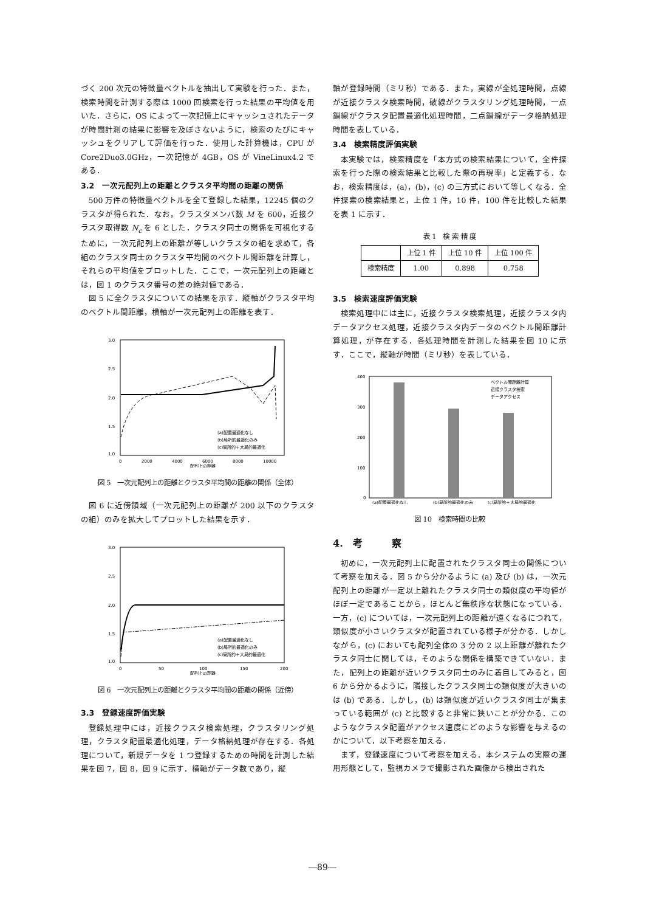づく 200 次元の特徴量ベクトルを抽出して実験を行った．また，検索時間を計測する際は 1000 回検索を行った結果の平均値を用いた．さらに，OS によって一次記憶上にキャッシュされたデータが時間計測の結果に影響を及ぼさないように，検索のたびにキャッシュをクリアして評価を行った．使用した計算機は，CPU が Core2Duo3.0GHz，一次記憶が 4GB，OS が VineLinux4.2 である．
3.2　一次元配列上の距離とクラスタ平均間の距離の関係
500 万件の特徴量ベクトルを全て登録した結果，12245 個のクラスタが得られた．なお，クラスタメンバ数 M を 600，近接クラスタ取得数 N<sub>c</sub> を 6 とした．クラスタ同士の関係を可視化するために，一次元配列上の距離が等しいクラスタの組を求めて，各組のクラスタ同士のクラスタ平均間のベクトル間距離を計算し，それらの平均値をプロットした．ここで，一次元配列上の距離とは，図 1 のクラスタ番号の差の絶対値である．
図 5 に全クラスタについての結果を示す．縦軸がクラスタ平均のベクトル間距離，横軸が一次元配列上の距離を表す．
3.0
2.5
2.0
1.5
1.0
0
2000
4000
6000
8000
10000
配列上の距離
(a)配置最適化なし
(b)局所的最適化のみ
(c)局所的＋大局的最適化
図 5　一次元配列上の距離とクラスタ平均間の距離の関係（全体）
図 6 に近傍領域（一次元配列上の距離が 200 以下のクラスタの組）のみを拡大してプロットした結果を示す．
3.0
2.5
2.0
1.5
1.0
0
50
100
150
200
配列上の距離
(a)配置最適化なし
(b)局所的最適化のみ
(c)局所的＋大局的最適化
図 6　一次元配列上の距離とクラスタ平均間の距離の関係（近傍）
3.3　登録速度評価実験
登録処理中には，近接クラスタ検索処理，クラスタリング処理，クラスタ配置最適化処理，データ格納処理が存在する．各処理について，新規データを 1 つ登録するための時間を計測した結果を図 7，図 8，図 9 に示す．横軸がデータ数であり，縦
軸が登録時間（ミリ秒）である．また，実線が全処理時間，点線が近接クラスタ検索時間，破線がクラスタリング処理時間，一点鎖線がクラスタ配置最適化処理時間，二点鎖線がデータ格納処理時間を表している．
3.4　検索精度評価実験
本実験では，検索精度を「本方式の検索結果について，全件探索を行った際の検索結果と比較した際の再現率」と定義する．なお，検索精度は，(a)，(b)，(c) の三方式において等しくなる．全件探索の検索結果と，上位 1 件，10 件，100 件を比較した結果を表 1 に示す．
表 1　検 索 精 度
| | 上位 1 件 | 上位 10 件 | 上位 100 件 |
| --- | --- | --- | --- |
| 検索精度 | 1.00 | 0.898 | 0.758 |
3.5　検索速度評価実験
検索処理中には主に，近接クラスタ検索処理，近接クラスタ内データアクセス処理，近接クラスタ内データのベクトル間距離計算処理，が存在する．各処理時間を計測した結果を図 10 に示す．ここで，縦軸が時間（ミリ秒）を表している．
400
300
200
100
0
ベクトル間距離計算
近接クラスタ検索
データアクセス
(a)配置最適化なし
(b)局所的最適化のみ
(c)局所的＋大局的最適化
図 10　検索時間の比較
4.　考　　　察
初めに，一次元配列上に配置されたクラスタ同士の関係について考察を加える．図 5 から分かるように (a) 及び (b) は，一次元配列上の距離が一定以上離れたクラスタ同士の類似度の平均値がほぼ一定であることから，ほとんど無秩序な状態になっている．一方，(c) については，一次元配列上の距離が遠くなるにつれて，類似度が小さいクラスタが配置されている様子が分かる．しかしながら，(c) においても配列全体の 3 分の 2 以上距離が離れたクラスタ同士に関しては，そのような関係を構築できていない．また，配列上の距離が近いクラスタ同士のみに着目してみると，図 6 から分かるように，隣接したクラスタ同士の類似度が大きいのは (b) である．しかし，(b) は類似度が近いクラスタ同士が集まっている範囲が (c) と比較すると非常に狭いことが分かる．このようなクラスタ配置がアクセス速度にどのような影響を与えるのかについて，以下考察を加える．
まず，登録速度について考察を加える．本システムの実際の運用形態として，監視カメラで撮影された画像から検出された
―89―